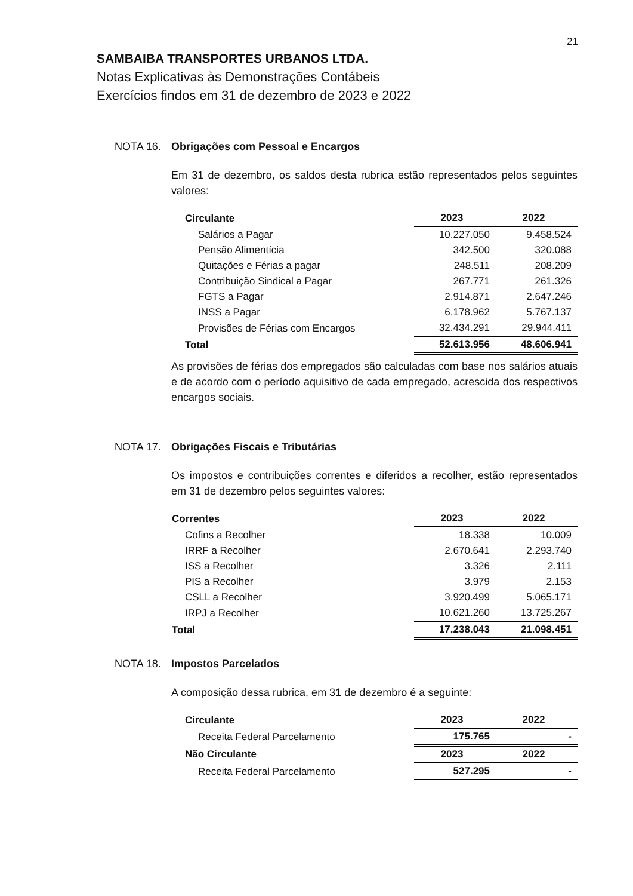21
SAMBAIBA TRANSPORTES URBANOS LTDA.
Notas Explicativas às Demonstrações Contábeis
Exercícios findos em 31 de dezembro de 2023 e 2022
NOTA 16. Obrigações com Pessoal e Encargos
Em 31 de dezembro, os saldos desta rubrica estão representados pelos seguintes valores:
| Circulante | 2023 | 2022 |
| --- | --- | --- |
| Salários a Pagar | 10.227.050 | 9.458.524 |
| Pensão Alimentícia | 342.500 | 320.088 |
| Quitações e Férias a pagar | 248.511 | 208.209 |
| Contribuição Sindical a Pagar | 267.771 | 261.326 |
| FGTS a Pagar | 2.914.871 | 2.647.246 |
| INSS a Pagar | 6.178.962 | 5.767.137 |
| Provisões de Férias com Encargos | 32.434.291 | 29.944.411 |
| Total | 52.613.956 | 48.606.941 |
As provisões de férias dos empregados são calculadas com base nos salários atuais e de acordo com o período aquisitivo de cada empregado, acrescida dos respectivos encargos sociais.
NOTA 17. Obrigações Fiscais e Tributárias
Os impostos e contribuições correntes e diferidos a recolher, estão representados em 31 de dezembro pelos seguintes valores:
| Correntes | 2023 | 2022 |
| --- | --- | --- |
| Cofins a Recolher | 18.338 | 10.009 |
| IRRF a Recolher | 2.670.641 | 2.293.740 |
| ISS a Recolher | 3.326 | 2.111 |
| PIS a Recolher | 3.979 | 2.153 |
| CSLL a Recolher | 3.920.499 | 5.065.171 |
| IRPJ a Recolher | 10.621.260 | 13.725.267 |
| Total | 17.238.043 | 21.098.451 |
NOTA 18. Impostos Parcelados
A composição dessa rubrica, em 31 de dezembro é a seguinte:
| Circulante | 2023 | 2022 |
| --- | --- | --- |
| Receita Federal Parcelamento | 175.765 | - |
| Não Circulante | 2023 | 2022 |
| Receita Federal Parcelamento | 527.295 | - |